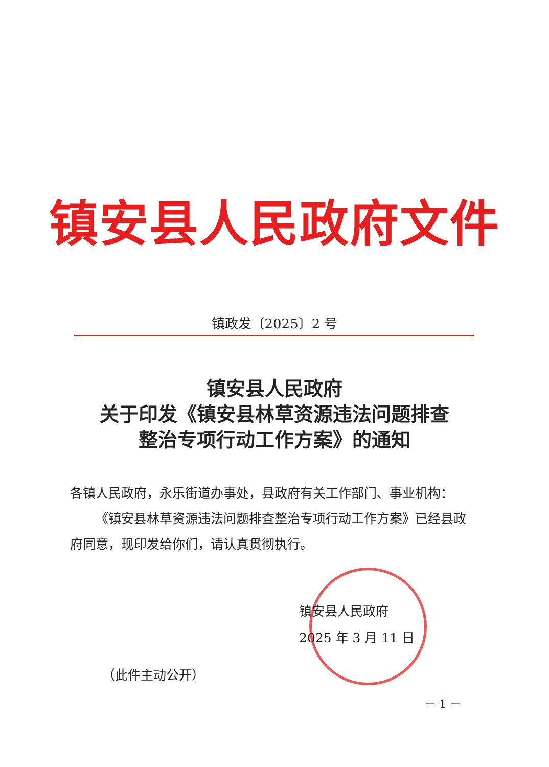镇安县人民政府文件
镇政发〔2025〕2 号
镇安县人民政府
关于印发《镇安县林草资源违法问题排查
整治专项行动工作方案》的通知
各镇人民政府，永乐街道办事处，县政府有关工作部门、事业机构：
《镇安县林草资源违法问题排查整治专项行动工作方案》已经县政府同意，现印发给你们，请认真贯彻执行。
镇安县人民政府
2025 年 3 月 11 日
（此件主动公开）
－ 1 －